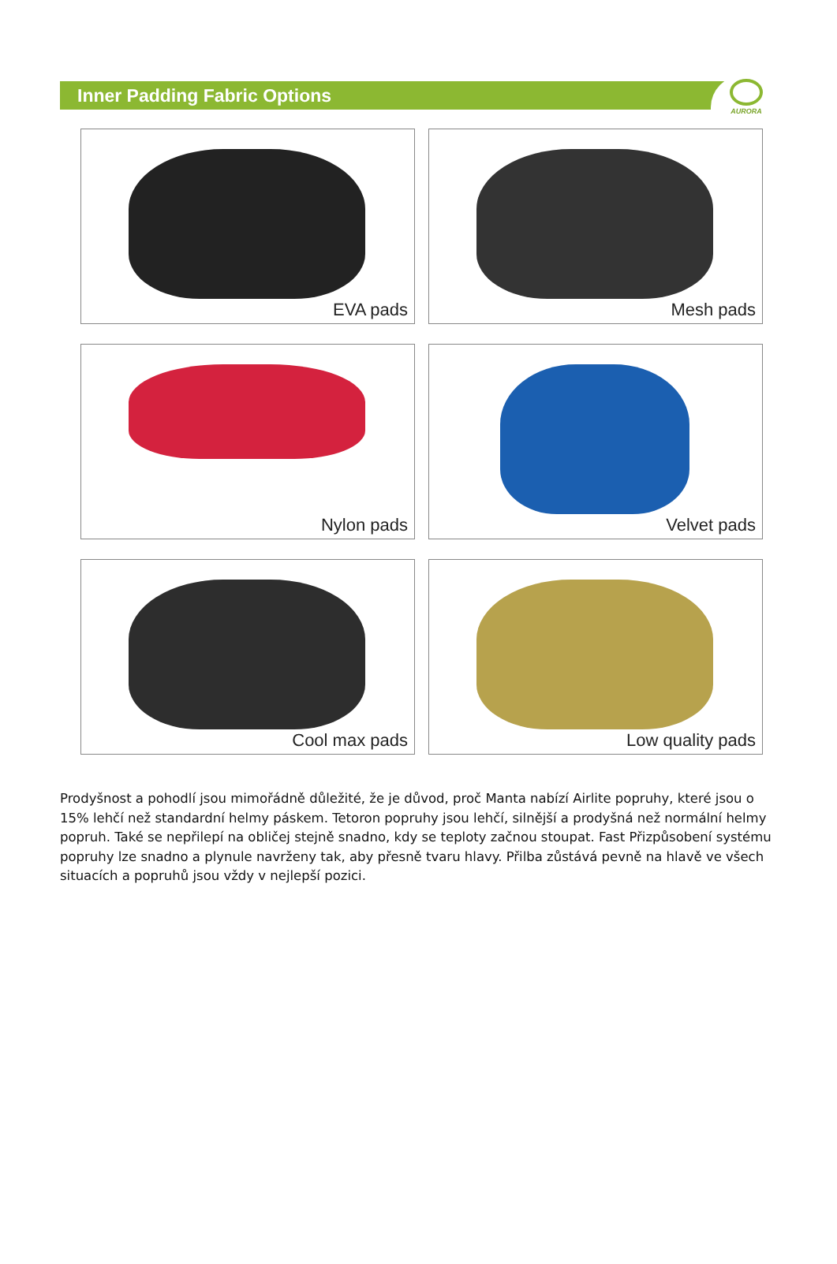Inner Padding Fabric Options
AURORA
EVA pads
Mesh pads
Nylon pads
Velvet pads
Cool max pads
Low quality pads
Prodyšnost a pohodlí jsou mimořádně důležité, že je důvod, proč Manta nabízí Airlite popruhy, které jsou o 15% lehčí než standardní helmy páskem. Tetoron popruhy jsou lehčí, silnější a prodyšná než normální helmy popruh. Také se nepřilepí na obličej stejně snadno, kdy se teploty začnou stoupat. Fast Přizpůsobení systému popruhy lze snadno a plynule navrženy tak, aby přesně tvaru hlavy. Přilba zůstává pevně na hlavě ve všech situacích a popruhů jsou vždy v nejlepší pozici.